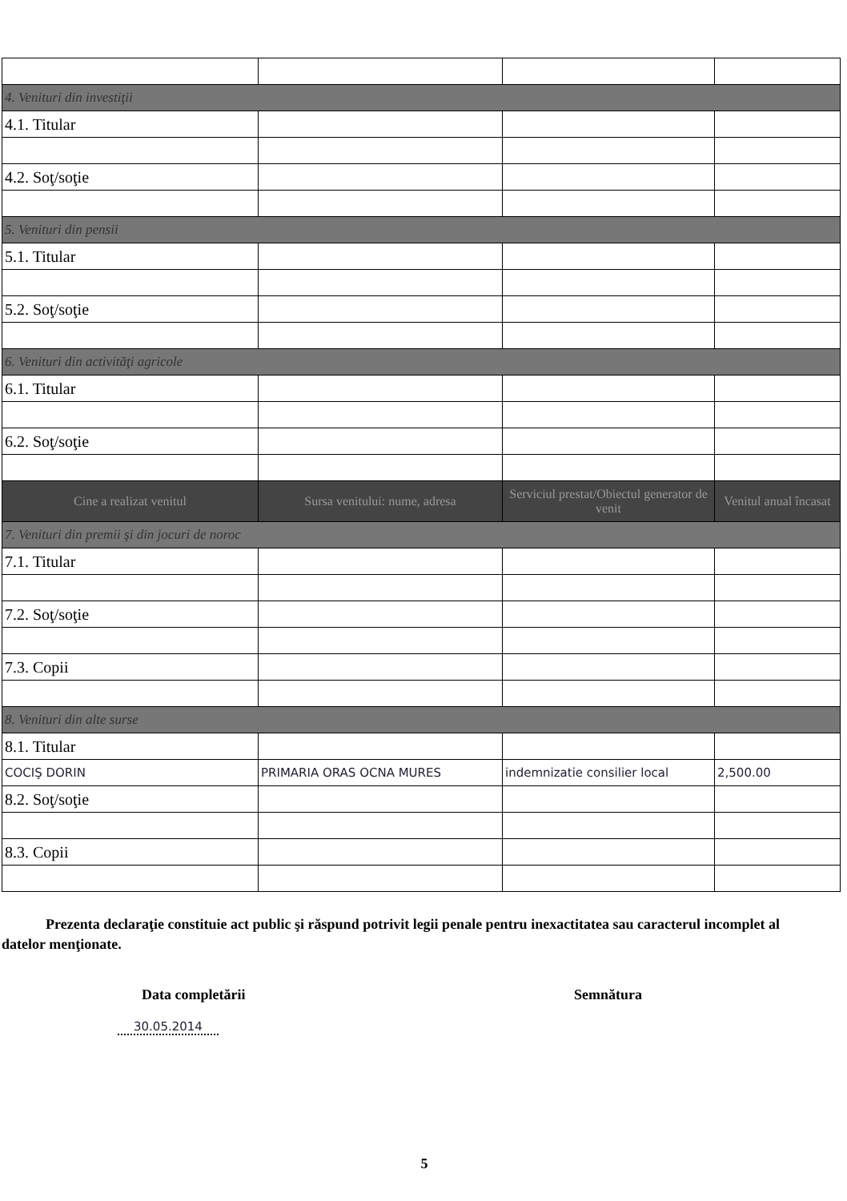| 4. Venituri din investiţii | | | |
| 4.1. Titular | | | |
| 4.2. Soţ/soţie | | | |
| 5. Venituri din pensii | | | |
| 5.1. Titular | | | |
| 5.2. Soţ/soţie | | | |
| 6. Venituri din activităţi agricole | | | |
| 6.1. Titular | | | |
| 6.2. Soţ/soţie | | | |
| Cine a realizat venitul | Sursa venitului: nume, adresa | Serviciul prestat/Obiectul generator de venit | Venitul anual încasat |
| 7. Venituri din premii şi din jocuri de noroc | | | |
| 7.1. Titular | | | |
| 7.2. Soţ/soţie | | | |
| 7.3. Copii | | | |
| 8. Venituri din alte surse | | | |
| 8.1. Titular | | | |
| COCIŞ DORIN | PRIMARIA ORAS OCNA MURES | indemnizatie consilier local | 2,500.00 |
| 8.2. Soţ/soţie | | | |
| 8.3. Copii | | | |
Prezenta declaraţie constituie act public şi răspund potrivit legii penale pentru inexactitatea sau caracterul incomplet al datelor menţionate.
Data completării
30.05.2014
Semnătura
5